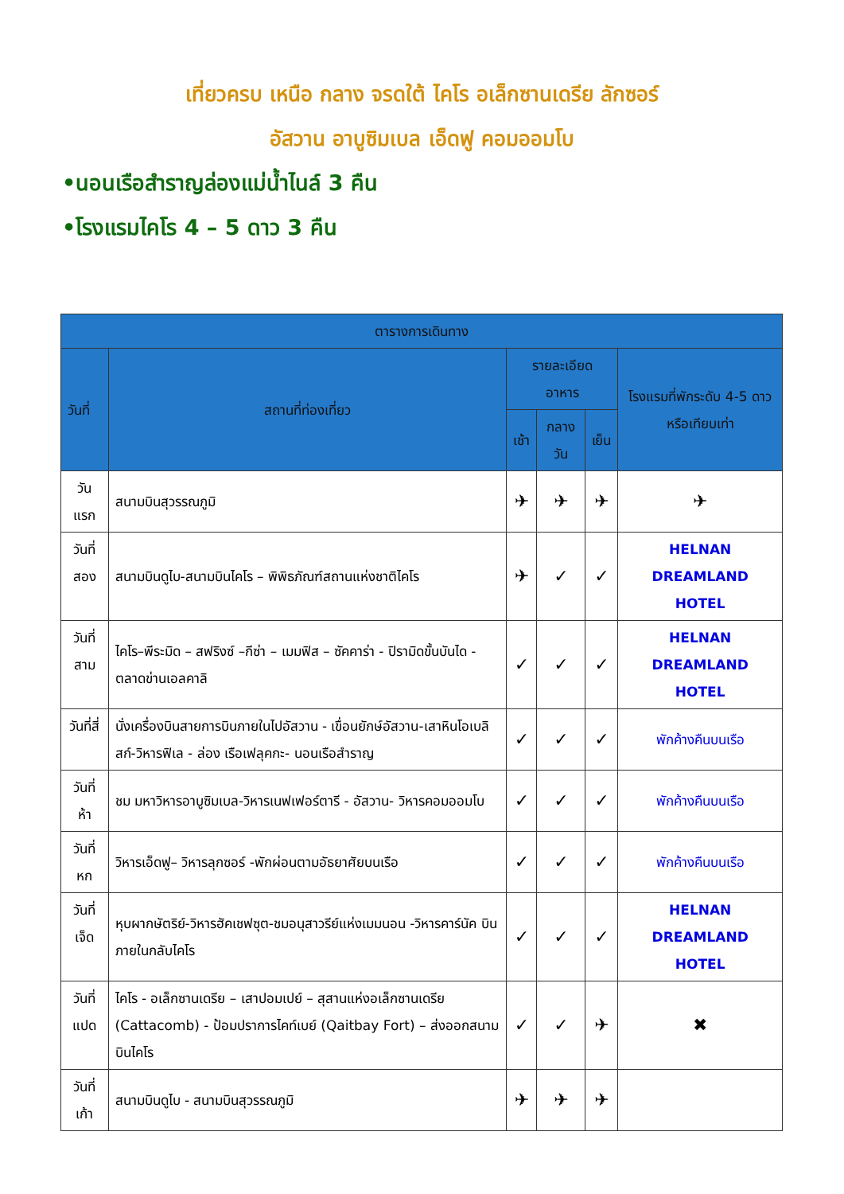เที่ยวครบ เหนือ กลาง จรดใต้ ไคโร อเล็กซานเดรีย ลักซอร์
อัสวาน อาบูซิมเบล เอ็ดฟู คอมออมโบ
•นอนเรือสำราญล่องแม่น้ำไนล์ 3 คืน
•โรงแรมไคโร 4 – 5 ดาว 3 คืน
| ตารางการเดินทาง | | | | | |
| --- | --- | --- | --- | --- | --- |
| วันที่ | สถานที่ท่องเที่ยว | รายละเอียด อาหาร | | | โรงแรมที่พักระดับ 4-5 ดาว หรือเทียบเท่า |
| | | เช้า | กลางวัน | เย็น | |
| วันแรก | สนามบินสุวรรณภูมิ | ✈ | ✈ | ✈ | ✈ |
| วันที่สอง | สนามบินดูไบ-สนามบินไคโร – พิพิธภัณฑ์สถานแห่งชาติไคโร | ✈ | ✓ | ✓ | HELNAN DREAMLAND HOTEL |
| วันที่สาม | ไคโร–พีระมิด – สฟริงซ์ –กีซ่า – เมมฟิส – ซัคคาร่า - ปิรามิดขั้นบันได - ตลาดข่านเอลคาลิ | ✓ | ✓ | ✓ | HELNAN DREAMLAND HOTEL |
| วันที่สี่ | นั่งเครื่องบินสายการบินภายในไปอัสวาน - เขื่อนยักษ์อัสวาน-เสาหินโอเบลิสก์-วิหารฟิเล - ล่อง เรือเฟลุคกะ- นอนเรือสำราญ | ✓ | ✓ | ✓ | พักค้างคืนบนเรือ |
| วันที่ห้า | ชม มหาวิหารอาบูซิมเบล-วิหารเนฟเฟอร์ตารี - อัสวาน- วิหารคอมออมโบ | ✓ | ✓ | ✓ | พักค้างคืนบนเรือ |
| วันที่หก | วิหารเอ็ดฟู– วิหารลุกซอร์ -พักผ่อนตามอัธยาศัยบนเรือ | ✓ | ✓ | ✓ | พักค้างคืนบนเรือ |
| วันที่เจ็ด | หุบผากษัตริย์-วิหารฮัคเชฟซุต-ชมอนุสาวรีย์แห่งเมมนอน -วิหารคาร์นัค บินภายในกลับไคโร | ✓ | ✓ | ✓ | HELNAN DREAMLAND HOTEL |
| วันที่แปด | ไคโร - อเล็กซานเดรีย – เสาปอมเปย์ – สุสานแห่งอเล็กซานเดรีย (Cattacomb) - ป้อมปราการไคท์เบย์ (Qaitbay Fort) – ส่งออกสนามบินไคโร | ✓ | ✓ | ✈ | ✖ |
| วันที่เก้า | สนามบินดูไบ - สนามบินสุวรรณภูมิ | ✈ | ✈ | ✈ | |